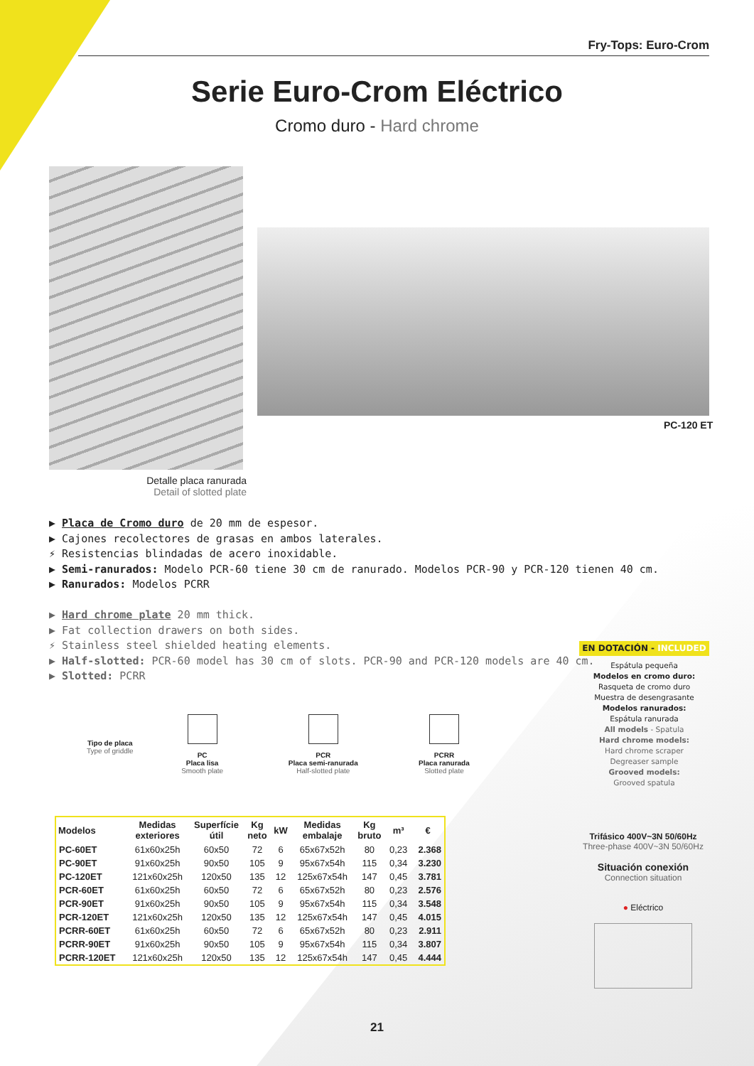Fry-Tops: Euro-Crom
Serie Euro-Crom Eléctrico
Cromo duro - Hard chrome
Detalle placa ranurada
Detail of slotted plate
PC-120 ET
▶ Placa de Cromo duro de 20 mm de espesor.
▶ Cajones recolectores de grasas en ambos laterales.
⚡ Resistencias blindadas de acero inoxidable.
▶ Semi-ranurados: Modelo PCR-60 tiene 30 cm de ranurado. Modelos PCR-90 y PCR-120 tienen 40 cm.
▶ Ranurados: Modelos PCRR
▶ Hard chrome plate 20 mm thick.
▶ Fat collection drawers on both sides.
⚡ Stainless steel shielded heating elements.
▶ Half-slotted: PCR-60 model has 30 cm of slots. PCR-90 and PCR-120 models are 40 cm.
▶ Slotted: PCRR
EN DOTACIÓN - INCLUDED
Espátula pequeña
Modelos en cromo duro:
Rasqueta de cromo duro
Muestra de desengrasante
Modelos ranurados:
Espátula ranurada
All models - Spatula
Hard chrome models:
Hard chrome scraper
Degreaser sample
Grooved models:
Grooved spatula
Tipo de placa
Type of griddle
PC
Placa lisa
Smooth plate
PCR
Placa semi-ranurada
Half-slotted plate
PCRR
Placa ranurada
Slotted plate
| Modelos | Medidas exteriores | Superfície útil | Kg neto | kW | Medidas embalaje | Kg bruto | m³ | € |
| --- | --- | --- | --- | --- | --- | --- | --- | --- |
| PC-60ET | 61x60x25h | 60x50 | 72 | 6 | 65x67x52h | 80 | 0,23 | 2.368 |
| PC-90ET | 91x60x25h | 90x50 | 105 | 9 | 95x67x54h | 115 | 0,34 | 3.230 |
| PC-120ET | 121x60x25h | 120x50 | 135 | 12 | 125x67x54h | 147 | 0,45 | 3.781 |
| PCR-60ET | 61x60x25h | 60x50 | 72 | 6 | 65x67x52h | 80 | 0,23 | 2.576 |
| PCR-90ET | 91x60x25h | 90x50 | 105 | 9 | 95x67x54h | 115 | 0,34 | 3.548 |
| PCR-120ET | 121x60x25h | 120x50 | 135 | 12 | 125x67x54h | 147 | 0,45 | 4.015 |
| PCRR-60ET | 61x60x25h | 60x50 | 72 | 6 | 65x67x52h | 80 | 0,23 | 2.911 |
| PCRR-90ET | 91x60x25h | 90x50 | 105 | 9 | 95x67x54h | 115 | 0,34 | 3.807 |
| PCRR-120ET | 121x60x25h | 120x50 | 135 | 12 | 125x67x54h | 147 | 0,45 | 4.444 |
Trifásico 400V~3N 50/60Hz
Three-phase 400V~3N 50/60Hz
Situación conexión
Connection situation
● Eléctrico
21